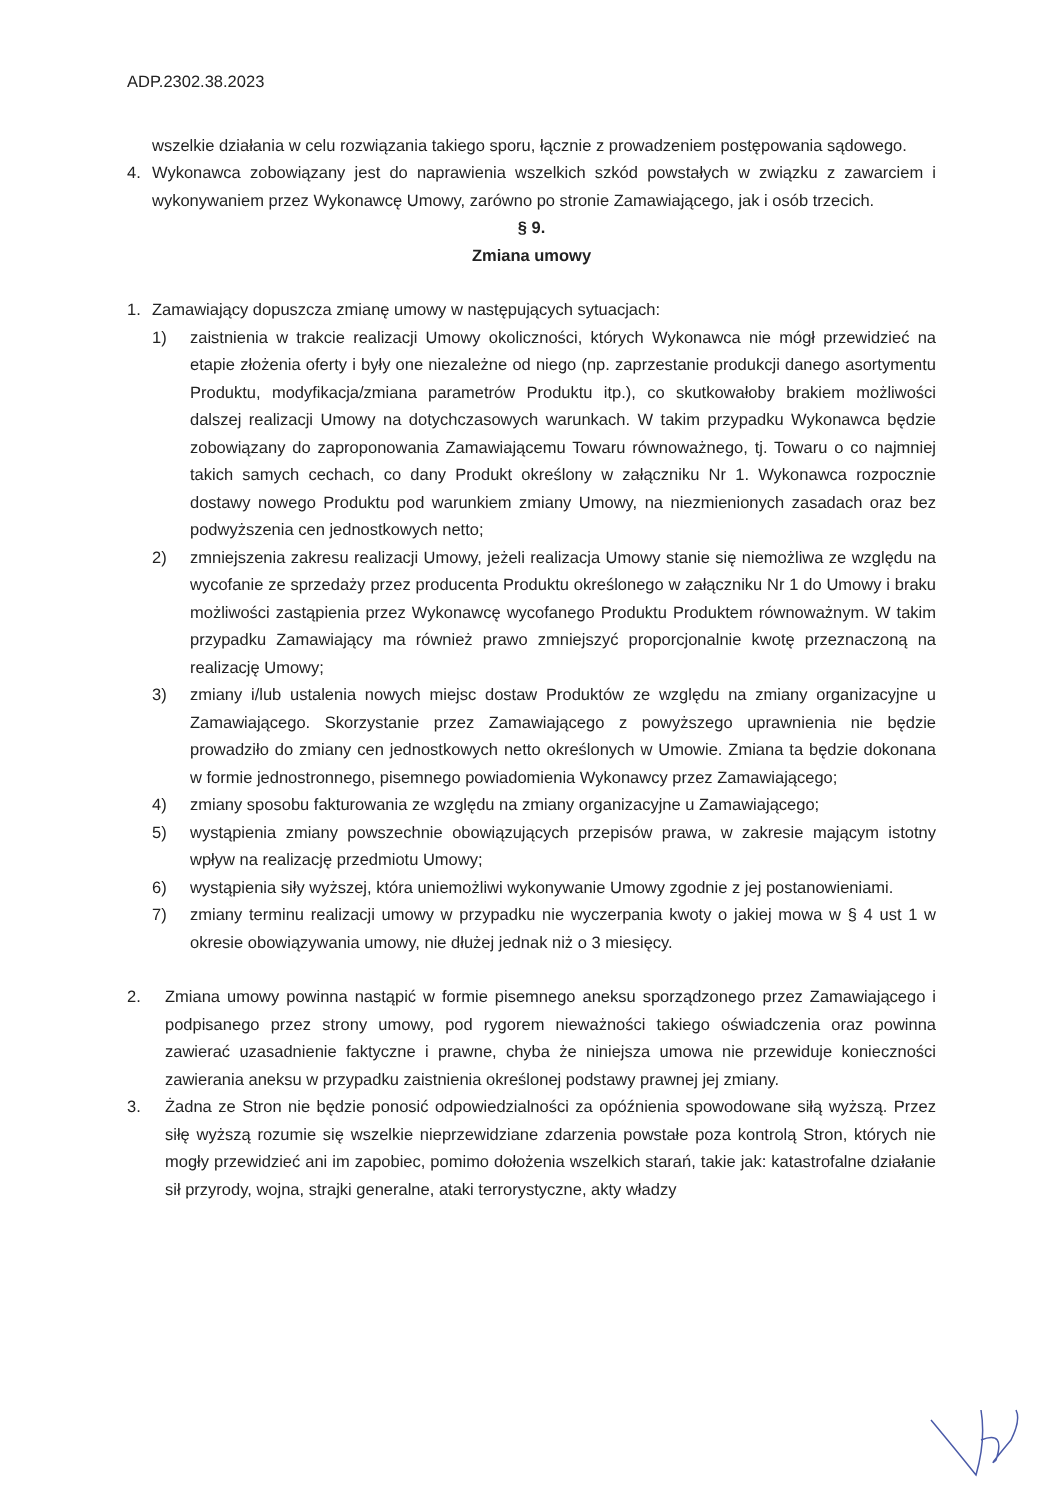ADP.2302.38.2023
wszelkie działania w celu rozwiązania takiego sporu, łącznie z prowadzeniem postępowania sądowego.
4. Wykonawca zobowiązany jest do naprawienia wszelkich szkód powstałych w związku z zawarciem i wykonywaniem przez Wykonawcę Umowy, zarówno po stronie Zamawiającego, jak i osób trzecich.
§ 9.
Zmiana umowy
1. Zamawiający dopuszcza zmianę umowy w następujących sytuacjach:
1) zaistnienia w trakcie realizacji Umowy okoliczności, których Wykonawca nie mógł przewidzieć na etapie złożenia oferty i były one niezależne od niego (np. zaprzestanie produkcji danego asortymentu Produktu, modyfikacja/zmiana parametrów Produktu itp.), co skutkowałoby brakiem możliwości dalszej realizacji Umowy na dotychczasowych warunkach. W takim przypadku Wykonawca będzie zobowiązany do zaproponowania Zamawiającemu Towaru równoważnego, tj. Towaru o co najmniej takich samych cechach, co dany Produkt określony w załączniku Nr 1. Wykonawca rozpocznie dostawy nowego Produktu pod warunkiem zmiany Umowy, na niezmienionych zasadach oraz bez podwyższenia cen jednostkowych netto;
2) zmniejszenia zakresu realizacji Umowy, jeżeli realizacja Umowy stanie się niemożliwa ze względu na wycofanie ze sprzedaży przez producenta Produktu określonego w załączniku Nr 1 do Umowy i braku możliwości zastąpienia przez Wykonawcę wycofanego Produktu Produktem równoważnym. W takim przypadku Zamawiający ma również prawo zmniejszyć proporcjonalnie kwotę przeznaczoną na realizację Umowy;
3) zmiany i/lub ustalenia nowych miejsc dostaw Produktów ze względu na zmiany organizacyjne u Zamawiającego. Skorzystanie przez Zamawiającego z powyższego uprawnienia nie będzie prowadziło do zmiany cen jednostkowych netto określonych w Umowie. Zmiana ta będzie dokonana w formie jednostronnego, pisemnego powiadomienia Wykonawcy przez Zamawiającego;
4) zmiany sposobu fakturowania ze względu na zmiany organizacyjne u Zamawiającego;
5) wystąpienia zmiany powszechnie obowiązujących przepisów prawa, w zakresie mającym istotny wpływ na realizację przedmiotu Umowy;
6) wystąpienia siły wyższej, która uniemożliwi wykonywanie Umowy zgodnie z jej postanowieniami.
7) zmiany terminu realizacji umowy w przypadku nie wyczerpania kwoty o jakiej mowa w § 4 ust 1 w okresie obowiązywania umowy, nie dłużej jednak niż o 3 miesięcy.
2. Zmiana umowy powinna nastąpić w formie pisemnego aneksu sporządzonego przez Zamawiającego i podpisanego przez strony umowy, pod rygorem nieważności takiego oświadczenia oraz powinna zawierać uzasadnienie faktyczne i prawne, chyba że niniejsza umowa nie przewiduje konieczności zawierania aneksu w przypadku zaistnienia określonej podstawy prawnej jej zmiany.
3. Żadna ze Stron nie będzie ponosić odpowiedzialności za opóźnienia spowodowane siłą wyższą. Przez siłę wyższą rozumie się wszelkie nieprzewidziane zdarzenia powstałe poza kontrolą Stron, których nie mogły przewidzieć ani im zapobiec, pomimo dołożenia wszelkich starań, takie jak: katastrofalne działanie sił przyrody, wojna, strajki generalne, ataki terrorystyczne, akty władzy